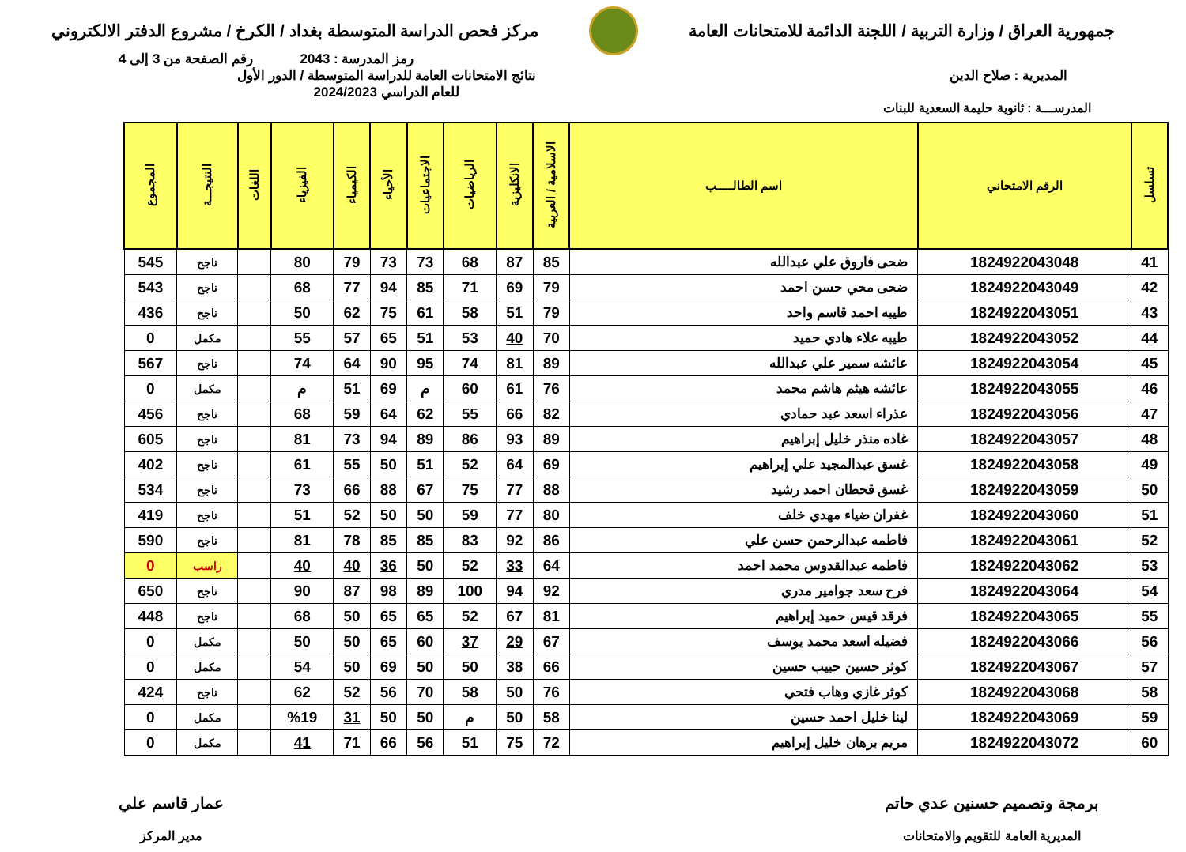جمهورية العراق / وزارة التربية / اللجنة الدائمة للامتحانات العامة
مركز فحص الدراسة المتوسطة بغداد / الكرخ / مشروع الدفتر الالكتروني
رمز المدرسة : 2043 رقم الصفحة من 3 إلى 4
المديرية : صلاح الدين نتائج الامتحانات العامة للدراسة المتوسطة / الدور الأول
للعام الدراسي 2024/2023
المدرســـة : ثانوية حليمة السعدية للبنات
| تسلسل | الرقم الامتحاني | اسم الطالـــــب | الاسلامية / العربية | الانكليزية | الرياضيات | الاجتماعيات | الأحياء | الكيمياء | الفيزياء | اللغات | النتيجـــة | المجموع |
| --- | --- | --- | --- | --- | --- | --- | --- | --- | --- | --- | --- | --- |
| 41 | 1824922043048 | ضحى فاروق علي عبدالله | 85 | 87 | 68 | 73 | 73 | 79 | 80 | | ناجح | 545 |
| 42 | 1824922043049 | ضحى محي حسن احمد | 79 | 69 | 71 | 85 | 94 | 77 | 68 | | ناجح | 543 |
| 43 | 1824922043051 | طيبه احمد قاسم واحد | 79 | 51 | 58 | 61 | 75 | 62 | 50 | | ناجح | 436 |
| 44 | 1824922043052 | طيبه علاء هادي حميد | 70 | 40 | 53 | 51 | 65 | 57 | 55 | | مكمل | 0 |
| 45 | 1824922043054 | عائشه سمير علي عبدالله | 89 | 81 | 74 | 95 | 90 | 64 | 74 | | ناجح | 567 |
| 46 | 1824922043055 | عائشه هيثم هاشم محمد | 76 | 61 | 60 | م | 69 | 51 | م | | مكمل | 0 |
| 47 | 1824922043056 | عذراء اسعد عبد حمادي | 82 | 66 | 55 | 62 | 64 | 59 | 68 | | ناجح | 456 |
| 48 | 1824922043057 | غاده منذر خليل إبراهيم | 89 | 93 | 86 | 89 | 94 | 73 | 81 | | ناجح | 605 |
| 49 | 1824922043058 | غسق عبدالمجيد علي إبراهيم | 69 | 64 | 52 | 51 | 50 | 55 | 61 | | ناجح | 402 |
| 50 | 1824922043059 | غسق قحطان احمد رشيد | 88 | 77 | 75 | 67 | 88 | 66 | 73 | | ناجح | 534 |
| 51 | 1824922043060 | غفران ضياء مهدي خلف | 80 | 77 | 59 | 50 | 50 | 52 | 51 | | ناجح | 419 |
| 52 | 1824922043061 | فاطمه عبدالرحمن حسن علي | 86 | 92 | 83 | 85 | 85 | 78 | 81 | | ناجح | 590 |
| 53 | 1824922043062 | فاطمه عبدالقدوس محمد احمد | 64 | 33 | 52 | 50 | 36 | 40 | 40 | | راسب | 0 |
| 54 | 1824922043064 | فرح سعد جوامير مدري | 92 | 94 | 100 | 89 | 98 | 87 | 90 | | ناجح | 650 |
| 55 | 1824922043065 | فرقد قيس حميد إبراهيم | 81 | 67 | 52 | 65 | 65 | 50 | 68 | | ناجح | 448 |
| 56 | 1824922043066 | فضيله اسعد محمد يوسف | 67 | 29 | 37 | 60 | 65 | 50 | 50 | | مكمل | 0 |
| 57 | 1824922043067 | كوثر حسين حبيب حسين | 66 | 38 | 50 | 50 | 69 | 50 | 54 | | مكمل | 0 |
| 58 | 1824922043068 | كوثر غازي وهاب فتحي | 76 | 50 | 58 | 70 | 56 | 52 | 62 | | ناجح | 424 |
| 59 | 1824922043069 | لينا خليل احمد حسين | 58 | 50 | م | 50 | 50 | 31 | %19 | | مكمل | 0 |
| 60 | 1824922043072 | مريم برهان خليل إبراهيم | 72 | 75 | 51 | 56 | 66 | 71 | 41 | | مكمل | 0 |
برمجة وتصميم حسنين عدي حاتم
المديرية العامة للتقويم والامتحانات
عمار قاسم علي
مدير المركز